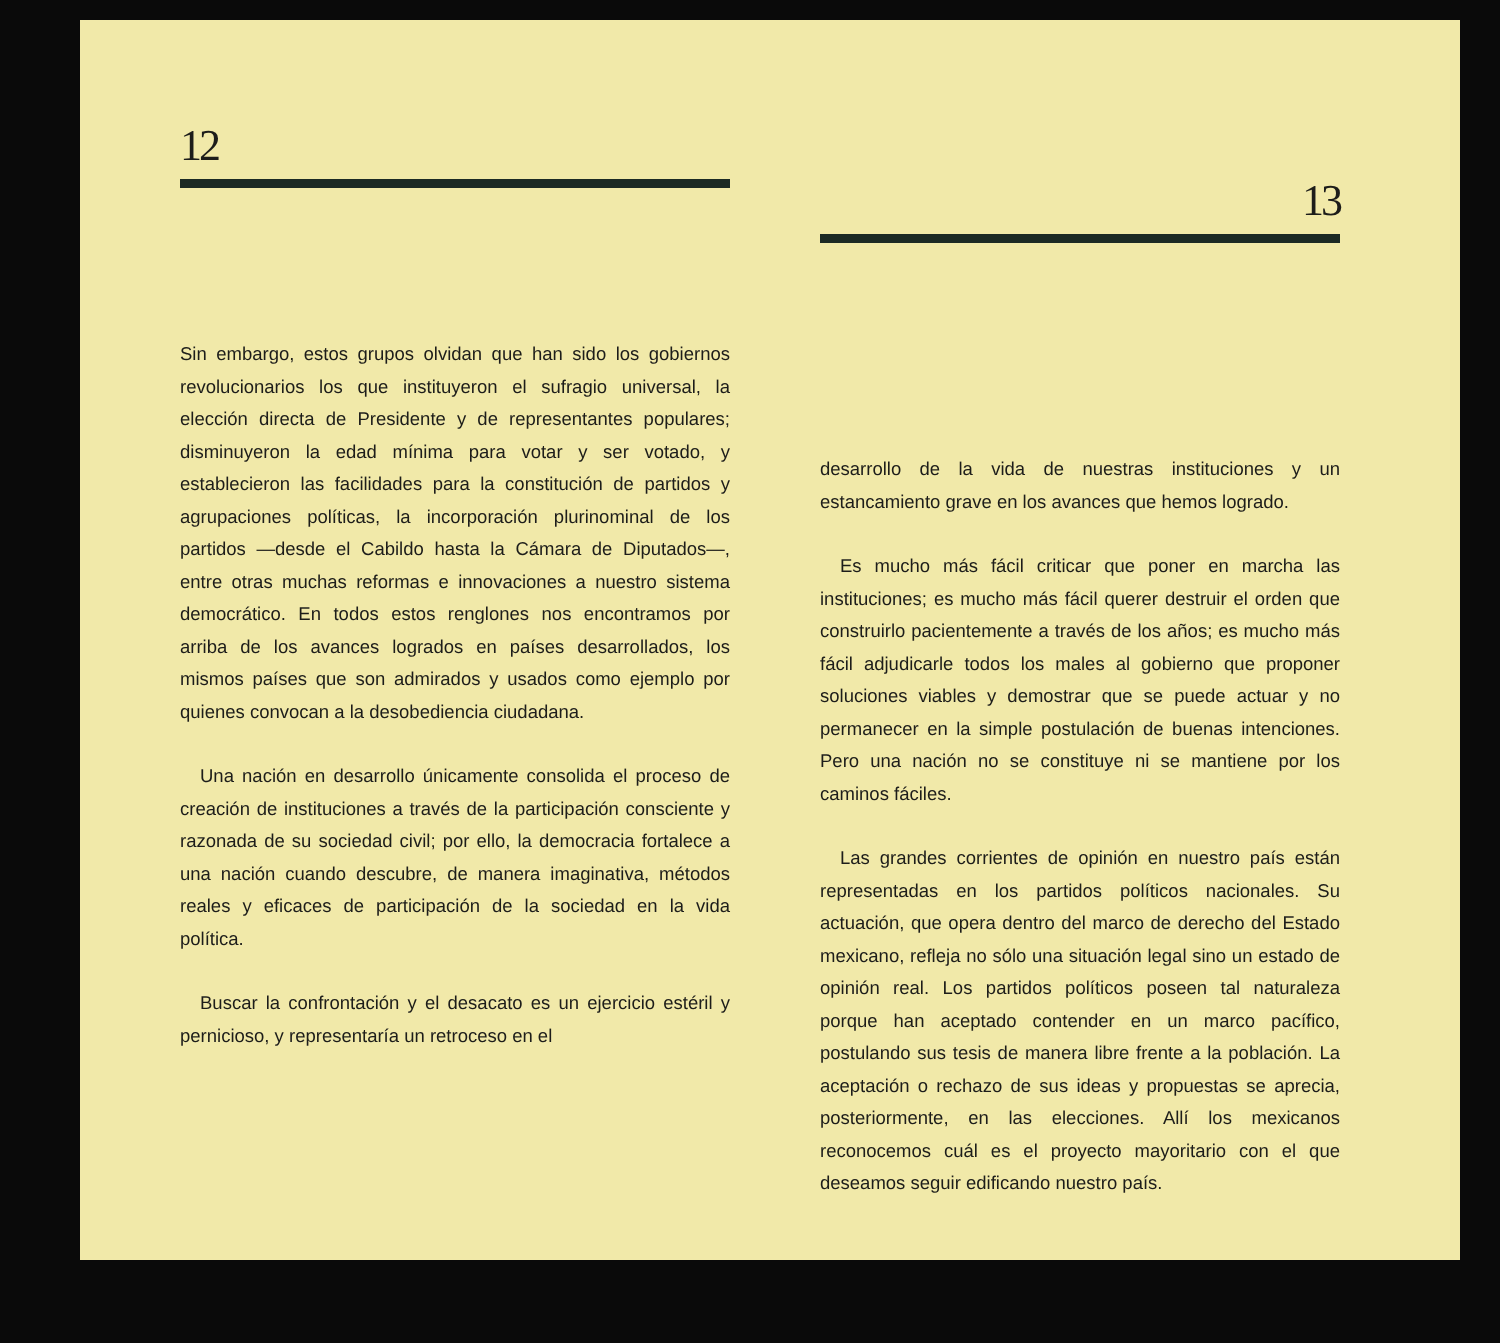12
Sin embargo, estos grupos olvidan que han sido los gobiernos revolucionarios los que instituyeron el sufragio universal, la elección directa de Presidente y de representantes populares; disminuyeron la edad mínima para votar y ser votado, y establecieron las facilidades para la constitución de partidos y agrupaciones políticas, la incorporación plurinominal de los partidos —desde el Cabildo hasta la Cámara de Diputados—, entre otras muchas reformas e innovaciones a nuestro sistema democrático. En todos estos renglones nos encontramos por arriba de los avances logrados en países desarrollados, los mismos países que son admirados y usados como ejemplo por quienes convocan a la desobediencia ciudadana.
Una nación en desarrollo únicamente consolida el proceso de creación de instituciones a través de la participación consciente y razonada de su sociedad civil; por ello, la democracia fortalece a una nación cuando descubre, de manera imaginativa, métodos reales y eficaces de participación de la sociedad en la vida política.
Buscar la confrontación y el desacato es un ejercicio estéril y pernicioso, y representaría un retroceso en el
13
desarrollo de la vida de nuestras instituciones y un estancamiento grave en los avances que hemos logrado.
Es mucho más fácil criticar que poner en marcha las instituciones; es mucho más fácil querer destruir el orden que construirlo pacientemente a través de los años; es mucho más fácil adjudicarle todos los males al gobierno que proponer soluciones viables y demostrar que se puede actuar y no permanecer en la simple postulación de buenas intenciones. Pero una nación no se constituye ni se mantiene por los caminos fáciles.
Las grandes corrientes de opinión en nuestro país están representadas en los partidos políticos nacionales. Su actuación, que opera dentro del marco de derecho del Estado mexicano, refleja no sólo una situación legal sino un estado de opinión real. Los partidos políticos poseen tal naturaleza porque han aceptado contender en un marco pacífico, postulando sus tesis de manera libre frente a la población. La aceptación o rechazo de sus ideas y propuestas se aprecia, posteriormente, en las elecciones. Allí los mexicanos reconocemos cuál es el proyecto mayoritario con el que deseamos seguir edificando nuestro país.